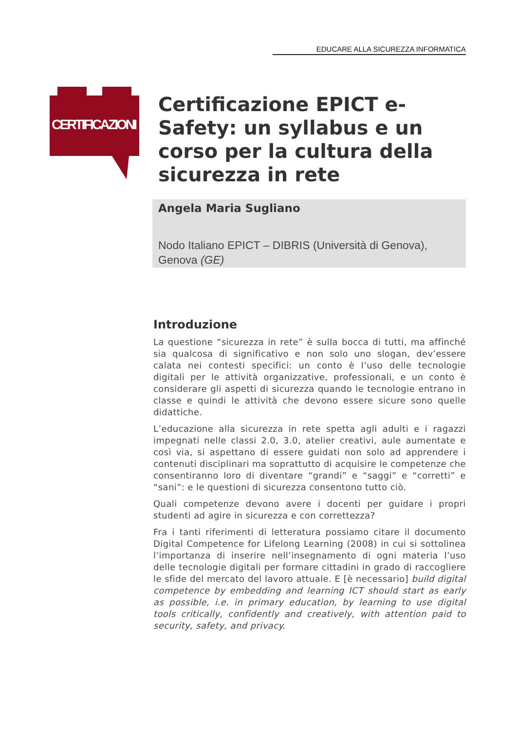EDUCARE ALLA SICUREZZA INFORMATICA
CERTIFICAZIONI
Certificazione EPICT e-Safety: un syllabus e un corso per la cultura della sicurezza in rete
Angela Maria Sugliano
Nodo Italiano EPICT – DIBRIS (Università di Genova), Genova (GE)
Introduzione
La questione “sicurezza in rete” è sulla bocca di tutti, ma affinché sia qualcosa di significativo e non solo uno slogan, dev’essere calata nei contesti specifici: un conto è l’uso delle tecnologie digitali per le attività organizzative, professionali, e un conto è considerare gli aspetti di sicurezza quando le tecnologie entrano in classe e quindi le attività che devono essere sicure sono quelle didattiche.
L’educazione alla sicurezza in rete spetta agli adulti e i ragazzi impegnati nelle classi 2.0, 3.0, atelier creativi, aule aumentate e così via, si aspettano di essere guidati non solo ad apprendere i contenuti disciplinari ma soprattutto di acquisire le competenze che consentiranno loro di diventare “grandi” e “saggi” e “corretti” e “sani”: e le questioni di sicurezza consentono tutto ciò.
Quali competenze devono avere i docenti per guidare i propri studenti ad agire in sicurezza e con correttezza?
Fra i tanti riferimenti di letteratura possiamo citare il documento Digital Competence for Lifelong Learning (2008) in cui si sottolinea l’importanza di inserire nell’insegnamento di ogni materia l’uso delle tecnologie digitali per formare cittadini in grado di raccogliere le sfide del mercato del lavoro attuale. E [è necessario] build digital competence by embedding and learning ICT should start as early as possible, i.e. in primary education, by learning to use digital tools critically, confidently and creatively, with attention paid to security, safety, and privacy.